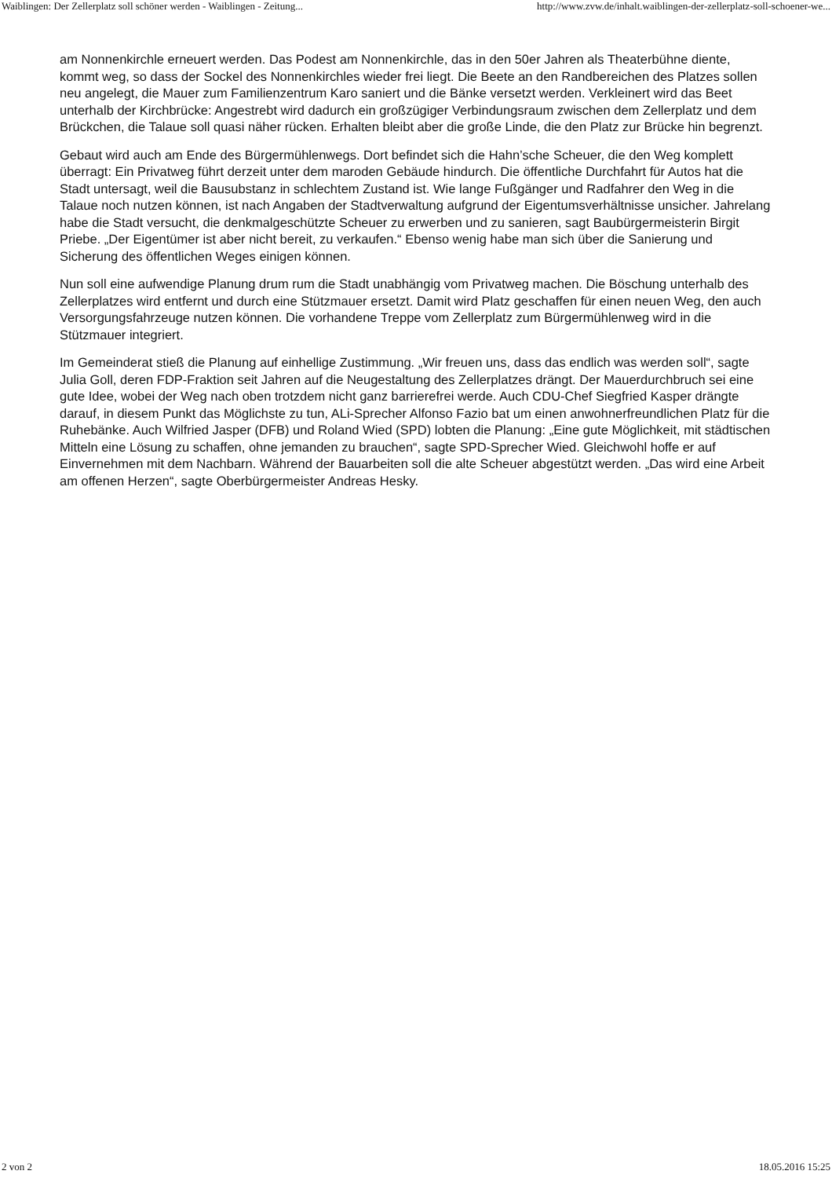Waiblingen: Der Zellerplatz soll schöner werden - Waiblingen - Zeitung... http://www.zvw.de/inhalt.waiblingen-der-zellerplatz-soll-schoener-we...
am Nonnenkirchle erneuert werden. Das Podest am Nonnenkirchle, das in den 50er Jahren als Theaterbühne diente, kommt weg, so dass der Sockel des Nonnenkirchles wieder frei liegt. Die Beete an den Randbereichen des Platzes sollen neu angelegt, die Mauer zum Familienzentrum Karo saniert und die Bänke versetzt werden. Verkleinert wird das Beet unterhalb der Kirchbrücke: Angestrebt wird dadurch ein großzügiger Verbindungsraum zwischen dem Zellerplatz und dem Brückchen, die Talaue soll quasi näher rücken. Erhalten bleibt aber die große Linde, die den Platz zur Brücke hin begrenzt.
Gebaut wird auch am Ende des Bürgermühlenwegs. Dort befindet sich die Hahn’sche Scheuer, die den Weg komplett überragt: Ein Privatweg führt derzeit unter dem maroden Gebäude hindurch. Die öffentliche Durchfahrt für Autos hat die Stadt untersagt, weil die Bausubstanz in schlechtem Zustand ist. Wie lange Fußgänger und Radfahrer den Weg in die Talaue noch nutzen können, ist nach Angaben der Stadtverwaltung aufgrund der Eigentumsverhältnisse unsicher. Jahrelang habe die Stadt versucht, die denkmalgeschützte Scheuer zu erwerben und zu sanieren, sagt Baubürgermeisterin Birgit Priebe. „Der Eigentümer ist aber nicht bereit, zu verkaufen.“ Ebenso wenig habe man sich über die Sanierung und Sicherung des öffentlichen Weges einigen können.
Nun soll eine aufwendige Planung drum rum die Stadt unabhängig vom Privatweg machen. Die Böschung unterhalb des Zellerplatzes wird entfernt und durch eine Stützmauer ersetzt. Damit wird Platz geschaffen für einen neuen Weg, den auch Versorgungsfahrzeuge nutzen können. Die vorhandene Treppe vom Zellerplatz zum Bürgermühlenweg wird in die Stützmauer integriert.
Im Gemeinderat stieß die Planung auf einhellige Zustimmung. „Wir freuen uns, dass das endlich was werden soll“, sagte Julia Goll, deren FDP-Fraktion seit Jahren auf die Neugestaltung des Zellerplatzes drängt. Der Mauerdurchbruch sei eine gute Idee, wobei der Weg nach oben trotzdem nicht ganz barrierefrei werde. Auch CDU-Chef Siegfried Kasper drängte darauf, in diesem Punkt das Möglichste zu tun, ALi-Sprecher Alfonso Fazio bat um einen anwohnerfreundlichen Platz für die Ruhebänke. Auch Wilfried Jasper (DFB) und Roland Wied (SPD) lobten die Planung: „Eine gute Möglichkeit, mit städtischen Mitteln eine Lösung zu schaffen, ohne jemanden zu brauchen“, sagte SPD-Sprecher Wied. Gleichwohl hoffe er auf Einvernehmen mit dem Nachbarn. Während der Bauarbeiten soll die alte Scheuer abgestützt werden. „Das wird eine Arbeit am offenen Herzen“, sagte Oberbürgermeister Andreas Hesky.
2 von 2 18.05.2016 15:25